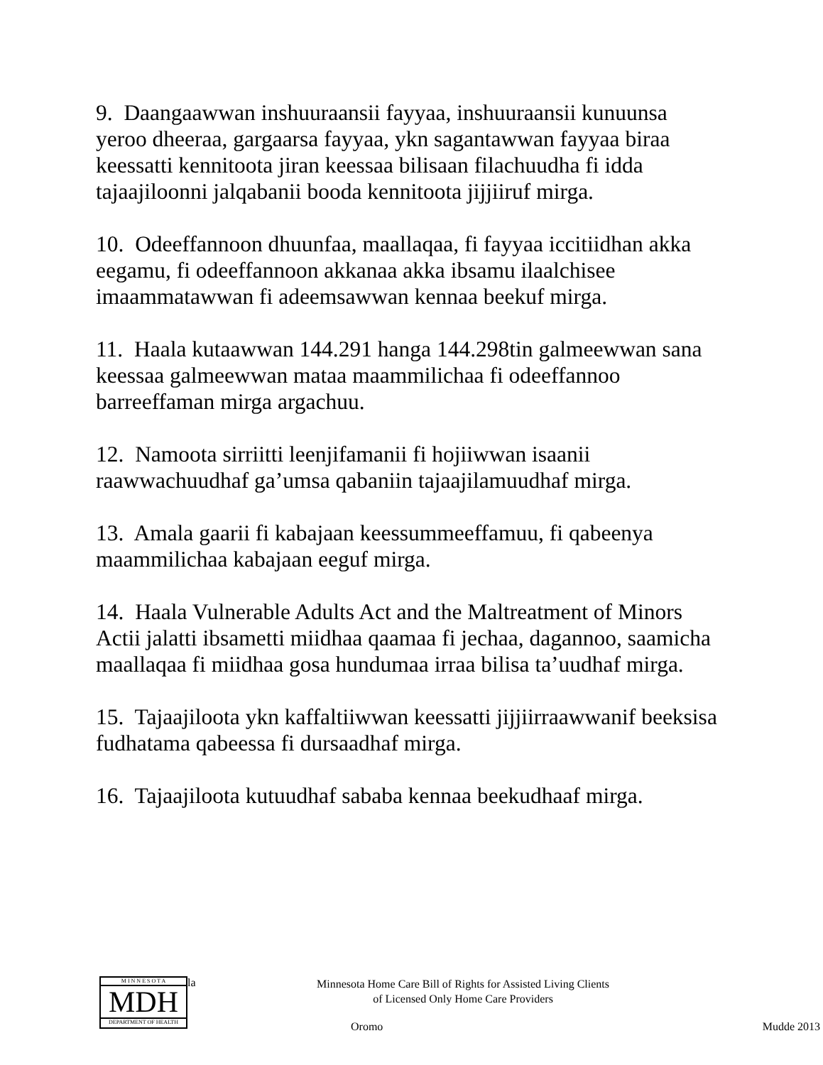9. Daangaawwan inshuuraansii fayyaa, inshuuraansii kunuunsa yeroo dheeraa, gargaarsa fayyaa, ykn sagantawwan fayyaa biraa keessatti kennitoota jiran keessaa bilisaan filachuudha fi idda tajaajiloonni jalqabanii booda kennitoota jijjiiruf mirga.
10. Odeeffannoon dhuunfaa, maallaqaa, fi fayyaa iccitiidhan akka eegamu, fi odeeffannoon akkanaa akka ibsamu ilaalchisee imaammatawwan fi adeemsawwan kennaa beekuf mirga.
11. Haala kutaawwan 144.291 hanga 144.298tin galmeewwan sana keessaa galmeewwan mataa maammilichaa fi odeeffannoo barreeffaman mirga argachuu.
12. Namoota sirriitti leenjifamanii fi hojiiwwan isaanii raawwachuudhaf ga’umsa qabaniin tajaajilamuudhaf mirga.
13. Amala gaarii fi kabajaan keessummeeffamuu, fi qabeenya maammilichaa kabajaan eeguf mirga.
14. Haala Vulnerable Adults Act and the Maltreatment of Minors Actii jalatti ibsametti miidhaa qaamaa fi jechaa, dagannoo, saamicha maallaqaa fi miidhaa gosa hundumaa irraa bilisa ta’uudhaf mirga.
15. Tajaajiloota ykn kaffaltiiwwan keessatti jijjiirraawwanif beeksisa fudhatama qabeessa fi dursaadhaf mirga.
16. Tajaajiloota kutuudhaf sababa kennaa beekudhaaf mirga.
M I N N E S O T A
MDH
DEPARTMENT OF HEALTH
la
Minnesota Home Care Bill of Rights for Assisted Living Clients
of Licensed Only Home Care Providers
Oromo Mudde 2013